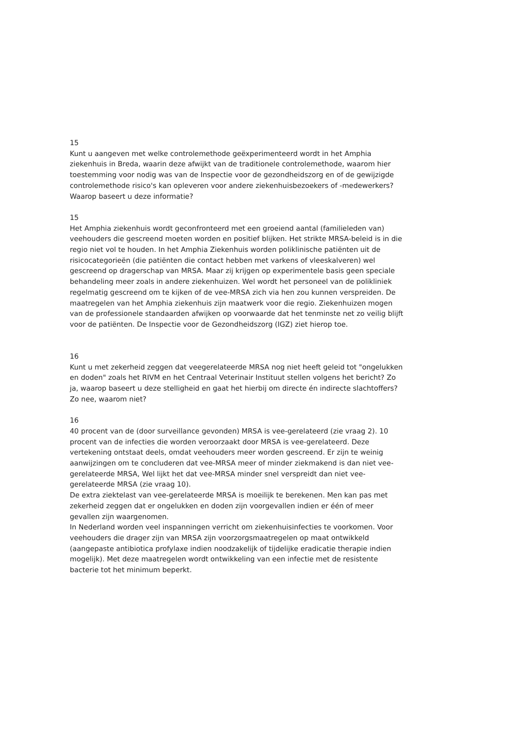15
Kunt u aangeven met welke controlemethode geëxperimenteerd wordt in het Amphia ziekenhuis in Breda, waarin deze afwijkt van de traditionele controlemethode, waarom hier toestemming voor nodig was van de Inspectie voor de gezondheidszorg en of de gewijzigde controlemethode risico's kan opleveren voor andere ziekenhuisbezoekers of -medewerkers? Waarop baseert u deze informatie?
15
Het Amphia ziekenhuis wordt geconfronteerd met een groeiend aantal (familieleden van) veehouders die gescreend moeten worden en positief blijken. Het strikte MRSA-beleid is in die regio niet vol te houden. In het Amphia Ziekenhuis worden poliklinische patiënten uit de risicocategorieën (die patiënten die contact hebben met varkens of vleeskalveren) wel gescreend op dragerschap van MRSA. Maar zij krijgen op experimentele basis geen speciale behandeling meer zoals in andere ziekenhuizen. Wel wordt het personeel van de polikliniek regelmatig gescreend om te kijken of de vee-MRSA zich via hen zou kunnen verspreiden. De maatregelen van het Amphia ziekenhuis zijn maatwerk voor die regio. Ziekenhuizen mogen van de professionele standaarden afwijken op voorwaarde dat het tenminste net zo veilig blijft voor de patiënten. De Inspectie voor de Gezondheidszorg (IGZ) ziet hierop toe.
16
Kunt u met zekerheid zeggen dat veegerelateerde MRSA nog niet heeft geleid tot "ongelukken en doden" zoals het RIVM en het Centraal Veterinair Instituut stellen volgens het bericht? Zo ja, waarop baseert u deze stelligheid en gaat het hierbij om directe én indirecte slachtoffers? Zo nee, waarom niet?
16
40 procent van de (door surveillance gevonden) MRSA is vee-gerelateerd (zie vraag 2). 10 procent van de infecties die worden veroorzaakt door MRSA is vee-gerelateerd. Deze vertekening ontstaat deels, omdat veehouders meer worden gescreend. Er zijn te weinig aanwijzingen om te concluderen dat vee-MRSA meer of minder ziekmakend is dan niet vee-gerelateerde MRSA, Wel lijkt het dat vee-MRSA minder snel verspreidt dan niet vee-gerelateerde MRSA (zie vraag 10).
De extra ziektelast van vee-gerelateerde MRSA is moeilijk te berekenen. Men kan pas met zekerheid zeggen dat er ongelukken en doden zijn voorgevallen indien er één of meer gevallen zijn waargenomen.
In Nederland worden veel inspanningen verricht om ziekenhuisinfecties te voorkomen. Voor veehouders die drager zijn van MRSA zijn voorzorgsmaatregelen op maat ontwikkeld (aangepaste antibiotica profylaxe indien noodzakelijk of tijdelijke eradicatie therapie indien mogelijk). Met deze maatregelen wordt ontwikkeling van een infectie met de resistente bacterie tot het minimum beperkt.